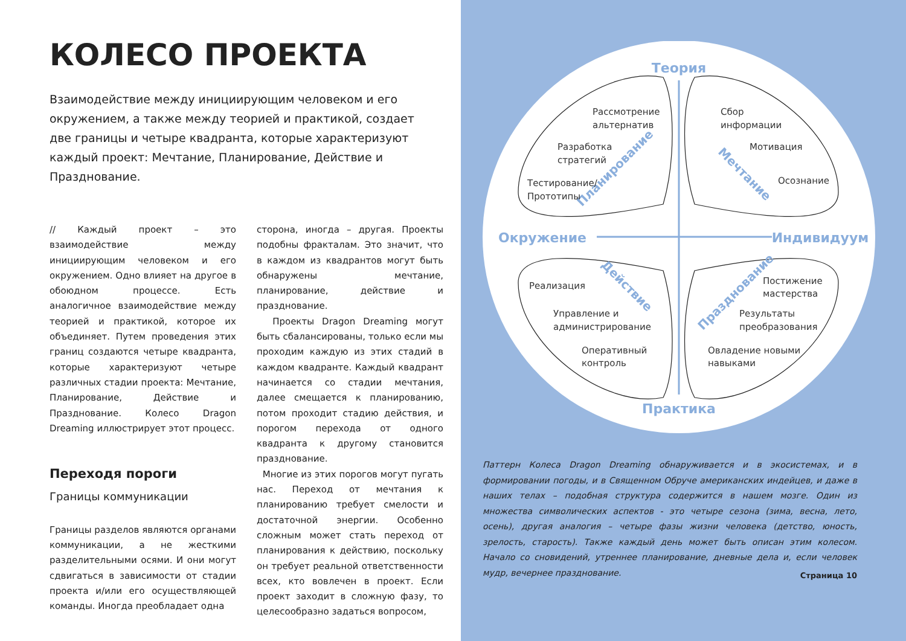КОЛЕСО ПРОЕКТА
Взаимодействие между инициирующим человеком и его окружением, а также между теорией и практикой, создает две границы и четыре квадранта, которые характеризуют каждый проект: Мечтание, Планирование, Действие и Празднование.
// Каждый проект – это взаимодействие между инициирующим человеком и его окружением. Одно влияет на другое в обоюдном процессе. Есть аналогичное взаимодействие между теорией и практикой, которое их объединяет. Путем проведения этих границ создаются четыре квадранта, которые характеризуют четыре различных стадии проекта: Мечтание, Планирование, Действие и Празднование. Колесо Dragon Dreaming иллюстрирует этот процесс.
Переходя пороги
Границы коммуникации
Границы разделов являются органами коммуникации, а не жесткими разделительными осями. И они могут сдвигаться в зависимости от стадии проекта и/или его осуществляющей команды. Иногда преобладает одна
сторона, иногда – другая. Проекты подобны фракталам. Это значит, что в каждом из квадрантов могут быть обнаружены мечтание, планирование, действие и празднование.
Проекты Dragon Dreaming могут быть сбалансированы, только если мы проходим каждую из этих стадий в каждом квадранте. Каждый квадрант начинается со стадии мечтания, далее смещается к планированию, потом проходит стадию действия, и порогом перехода от одного квадранта к другому становится празднование.
Многие из этих порогов могут пугать нас. Переход от мечтания к планированию требует смелости и достаточной энергии. Особенно сложным может стать переход от планирования к действию, поскольку он требует реальной ответственности всех, кто вовлечен в проект. Если проект заходит в сложную фазу, то целесообразно задаться вопросом,
Теория
Практика
Окружение
Индивидуум
Планирование
Мечтание
Действие
Празднование
Рассмотрение
альтернатив
Разработка
стратегий
Тестирование/
Прототипы
Сбор
информации
Мотивация
Осознание
Реализация
Управление и
администрирование
Оперативный
контроль
Постижение
мастерства
Результаты
преобразования
Овладение новыми
навыками
Паттерн Колеса Dragon Dreaming обнаруживается и в экосистемах, и в формировании погоды, и в Священном Обруче американских индейцев, и даже в наших телах – подобная структура содержится в нашем мозге. Один из множества символических аспектов - это четыре сезона (зима, весна, лето, осень), другая аналогия – четыре фазы жизни человека (детство, юность, зрелость, старость). Также каждый день может быть описан этим колесом. Начало со сновидений, утреннее планирование, дневные дела и, если человек мудр, вечернее празднование.
Страница 10